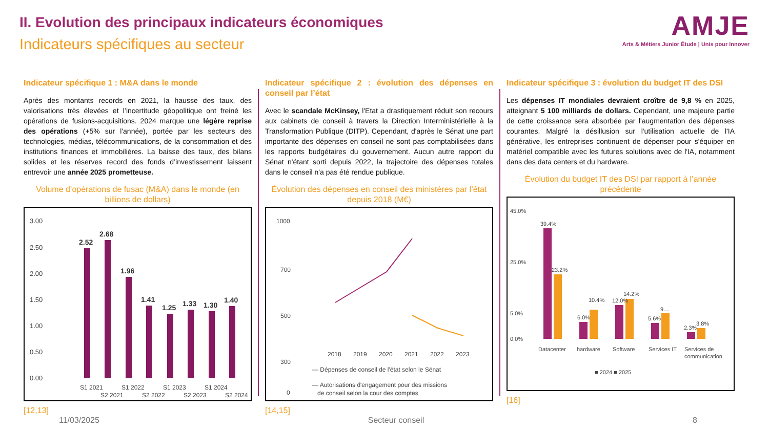II. Evolution des principaux indicateurs économiques
Indicateurs spécifiques au secteur
AMJE
Arts & Métiers Junior Étude | Unis pour Innover
Indicateur spécifique 1 : M&A dans le monde
Après des montants records en 2021, la hausse des taux, des valorisations très élevées et l’incertitude géopolitique ont freiné les opérations de fusions-acquisitions. 2024 marque une légère reprise des opérations (+5% sur l'année), portée par les secteurs des technologies, médias, télécommunications, de la consommation et des institutions finances et immobilières. La baisse des taux, des bilans solides et les réserves record des fonds d’investissement laissent entrevoir une année 2025 prometteuse.
Volume d’opérations de fusac (M&A) dans le monde (en billions de dollars)
3.00
2.50
2.00
1.50
1.00
0.50
0.00
2.52
2.68
1.96
1.41
1.25
1.33
1.30
1.40
S1 2021
S2 2021
S1 2022
S2 2022
S1 2023
S2 2023
S1 2024
S2 2024
[12,13]
Indicateur spécifique 2 : évolution des dépenses en conseil par l’état
Avec le scandale McKinsey, l'Etat a drastiquement réduit son recours aux cabinets de conseil à travers la Direction Interministérielle à la Transformation Publique (DITP). Cependant, d'après le Sénat une part importante des dépenses en conseil ne sont pas comptabilisées dans les rapports budgétaires du gouvernement. Aucun autre rapport du Sénat n'étant sorti depuis 2022, la trajectoire des dépenses totales dans le conseil n'a pas été rendue publique.
Évolution des dépenses en conseil des ministères par l’état depuis 2018 (M€)
1000
700
500
300
0
2018
2019
2020
2021
2022
2023
— Dépenses de conseil de l'état selon le Sénat
— Autorisations d'engagement pour des missions
de conseil selon la cour des comptes
[14,15]
Indicateur spécifique 3 : évolution du budget IT des DSI
Les dépenses IT mondiales devraient croître de 9,8 % en 2025, atteignant 5 100 milliards de dollars. Cependant, une majeure partie de cette croissance sera absorbée par l'augmentation des dépenses courantes. Malgré la désillusion sur l'utilisation actuelle de l'IA générative, les entreprises continuent de dépenser pour s'équiper en matériel compatible avec les futures solutions avec de l'IA, notamment dans des data centers et du hardware.
Évolution du budget IT des DSI par rapport à l’année précédente
45.0%
25.0%
5.0%
0.0%
39.4%
23.2%
6.0%
10.4%
12.0%
14.2%
5.6%
9....
2.3%
3.8%
Datacenter
hardware
Software
Services IT
Services de
communication
■ 2024 ■ 2025
[16]
11/03/2025 Secteur conseil 8